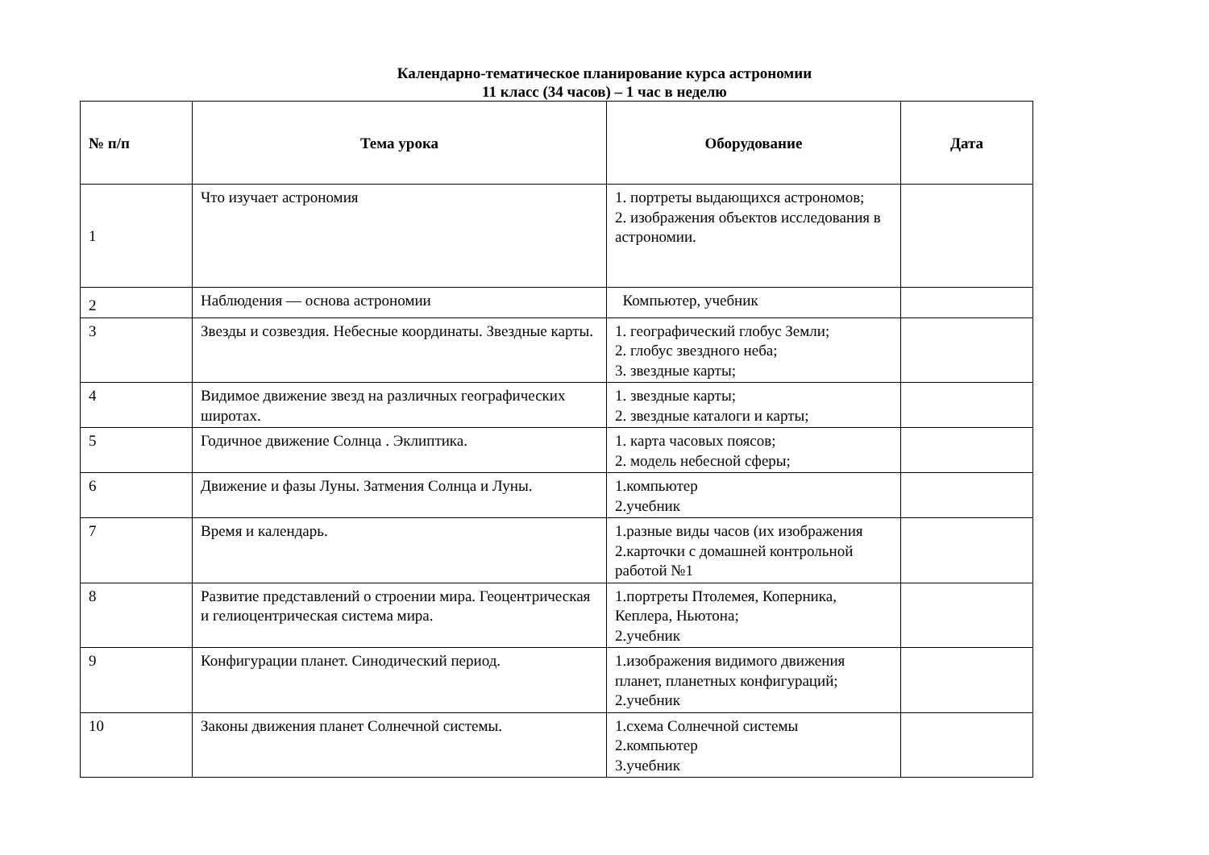Календарно-тематическое планирование курса астрономии
11 класс (34 часов) – 1 час в неделю
| № п/п | Тема урока | Оборудование | Дата |
| --- | --- | --- | --- |
| 1 | Что изучает астрономия | 1. портреты выдающихся астрономов; 2. изображения объектов исследования в астрономии. | |
| 2 | Наблюдения — основа астрономии | Компьютер, учебник | |
| 3 | Звезды и созвездия. Небесные координаты. Звездные карты. | 1. географический глобус Земли; 2. глобус звездного неба; 3. звездные карты; | |
| 4 | Видимое движение звезд на различных географических широтах. | 1. звездные карты; 2. звездные каталоги и карты; | |
| 5 | Годичное движение Солнца . Эклиптика. | 1. карта часовых поясов; 2. модель небесной сферы; | |
| 6 | Движение и фазы Луны. Затмения Солнца и Луны. | 1.компьютер 2.учебник | |
| 7 | Время и календарь. | 1.разные виды часов (их изображения 2.карточки с домашней контрольной работой №1 | |
| 8 | Развитие представлений о строении мира. Геоцентрическая и гелиоцентрическая система мира. | 1.портреты Птолемея, Коперника, Кеплера, Ньютона; 2.учебник | |
| 9 | Конфигурации планет. Синодический период. | 1.изображения видимого движения планет, планетных конфигураций; 2.учебник | |
| 10 | Законы движения планет Солнечной системы. | 1.схема Солнечной системы 2.компьютер 3.учебник | |